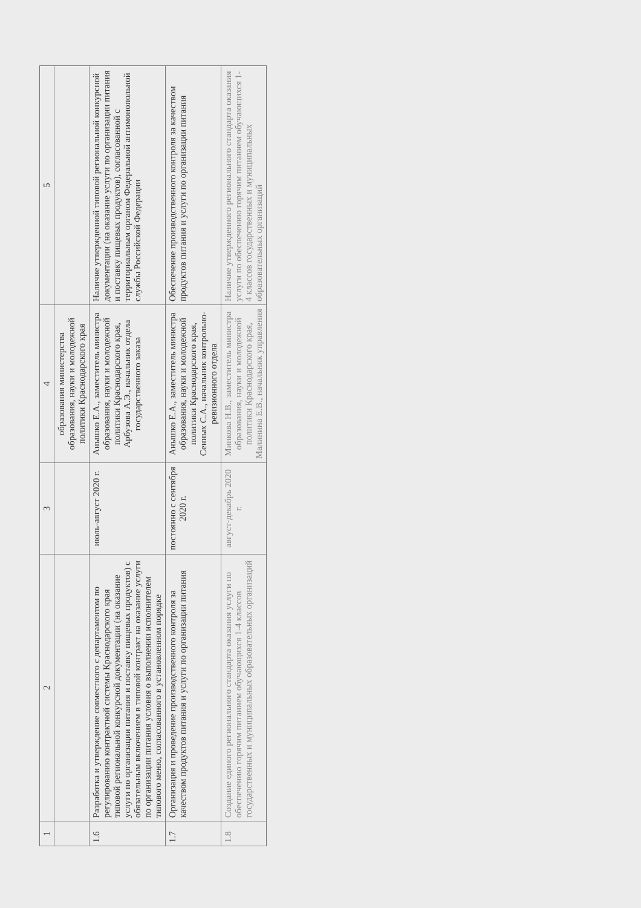| 1 | 2 | 3 | 4 | 5 |
| --- | --- | --- | --- | --- |
| | | | образования министерства образования, науки и молодежной политики Краснодарского края | |
| 1.6 | Разработка и утверждение совместного с департаментом по регулированию контрактной системы Краснодарского края типовой региональной конкурсной документации (на оказание услуги по организации питания и поставку пищевых продуктов) с обязательным включением в типовой контракт на оказание услуги по организации питания условия о выполнении исполнителем типового меню, согласованного в установленном порядке | июль-август 2020 г. | Анышко Е.А., заместитель министра образования, науки и молодежной политики Краснодарского края, Арбузова А.Э., начальник отдела государственного заказа | Наличие утвержденной типовой региональной конкурсной документации (на оказание услуги по организации питания и поставку пищевых продуктов), согласованной с территориальным органом Федеральной антимонопольной службы Российской Федерации |
| 1.7 | Организация и проведение производственного контроля за качеством продуктов питания и услуги по организации питания | постоянно с сентября 2020 г. | Анышко Е.А., заместитель министра образования, науки и молодежной политики Краснодарского края, Сенных С.А., начальник контрольно-ревизионного отдела | Обеспечение производственного контроля за качеством продуктов питания и услуги по организации питания |
| 1.8 | Создание единого регионального стандарта оказания услуги по обеспечению горячим питанием обучающихся 1-4 классов государственных и муниципальных образовательных организаций | август-декабрь 2020 г. | Минкова Н.В., заместитель министра образования, науки и молодежной политики Краснодарского края, Малинина Е.В., начальник управления | Наличие утвержденного регионального стандарта оказания услуги по обеспечению горячим питанием обучающихся 1-4 классов государственных и муниципальных образовательных организаций |